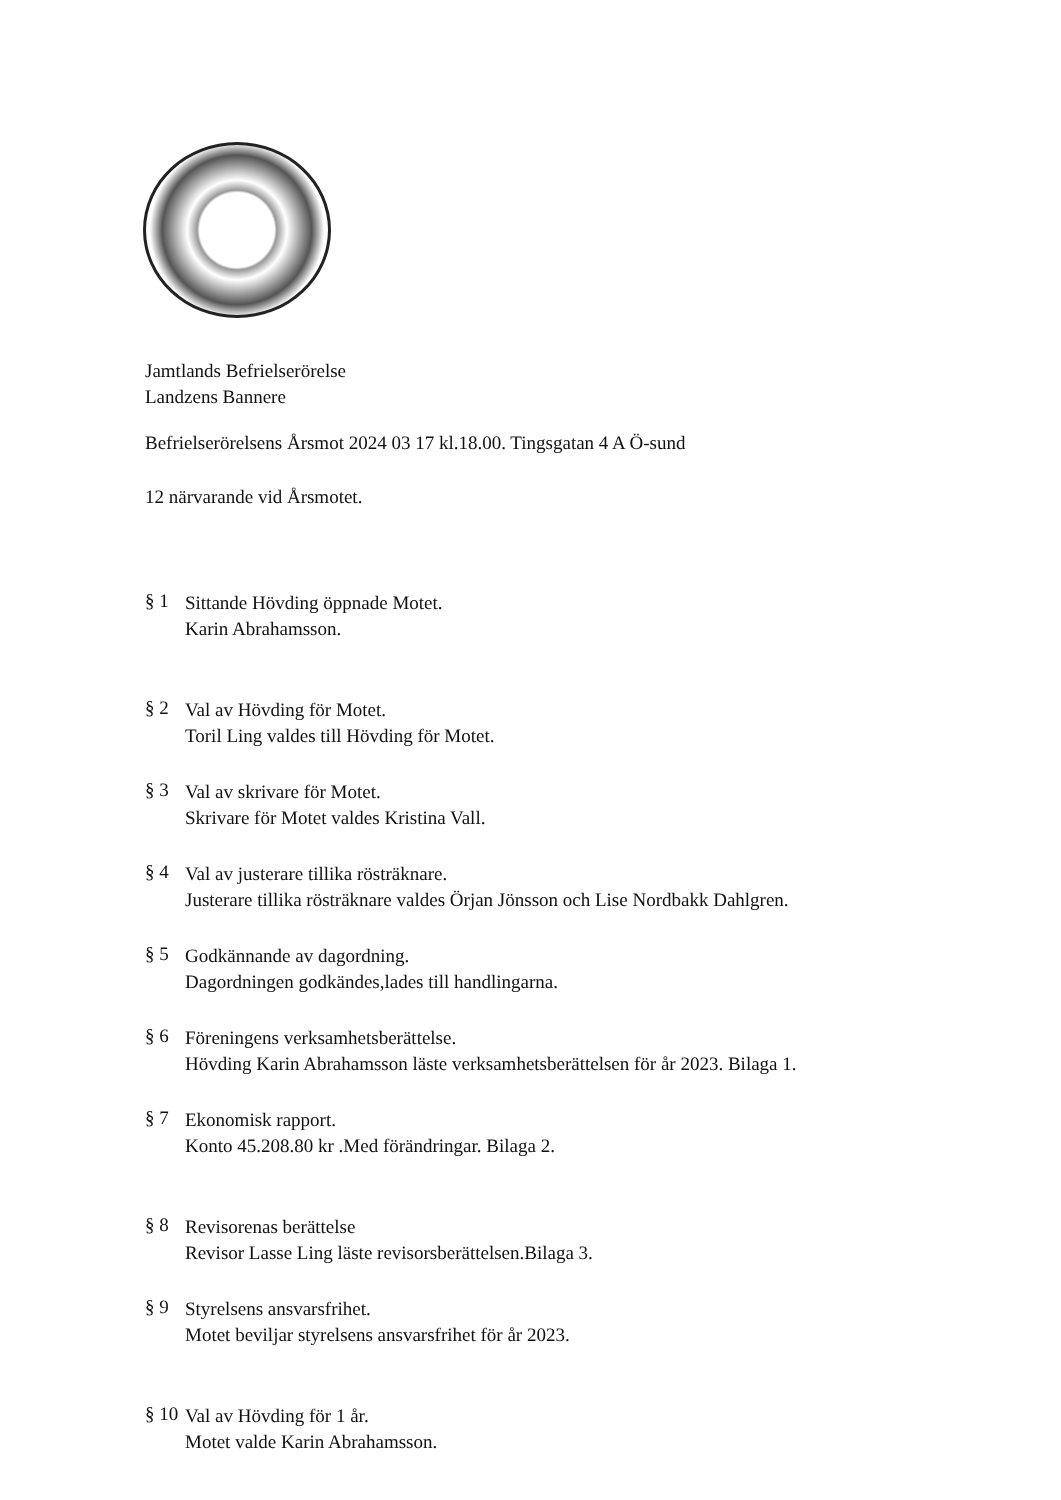Jamtlands Befrielserörelse
Landzens Bannere
Befrielserörelsens Årsmot 2024 03 17 kl.18.00. Tingsgatan 4 A Ö-sund
12 närvarande vid Årsmotet.
§ 1
Sittande Hövding öppnade Motet.
Karin Abrahamsson.
§ 2
Val av Hövding för Motet.
Toril Ling valdes till Hövding för Motet.
§ 3
Val av skrivare för Motet.
Skrivare för Motet valdes Kristina Vall.
§ 4
Val av justerare tillika rösträknare.
Justerare tillika rösträknare valdes Örjan Jönsson och Lise Nordbakk Dahlgren.
§ 5
Godkännande av dagordning.
Dagordningen godkändes,lades till handlingarna.
§ 6
Föreningens verksamhetsberättelse.
Hövding Karin Abrahamsson läste verksamhetsberättelsen för år 2023. Bilaga 1.
§ 7
Ekonomisk rapport.
Konto 45.208.80 kr .Med förändringar. Bilaga 2.
§ 8
Revisorenas berättelse
Revisor Lasse Ling läste revisorsberättelsen.Bilaga 3.
§ 9
Styrelsens ansvarsfrihet.
Motet beviljar styrelsens ansvarsfrihet för år 2023.
§ 10
Val av Hövding för 1 år.
Motet valde Karin Abrahamsson.